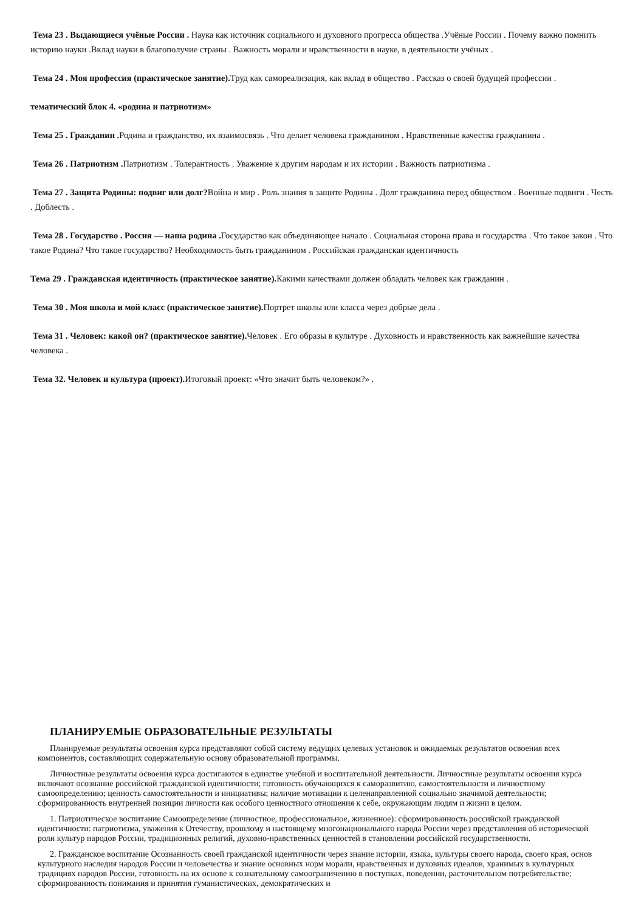Тема 23 . Выдающиеся учёные России . Наука как источник социального и духовного прогресса общества .Учёные России . Почему важно помнить историю науки .Вклад науки в благополучие страны . Важность морали и нравственности в науке, в деятельности учёных .
Тема 24 . Моя профессия (практическое занятие). Труд как самореализация, как вклад в общество . Рассказ о своей будущей профессии .
тематический блок 4. «родина и патриотизм»
Тема 25 . Гражданин . Родина и гражданство, их взаимосвязь . Что делает человека гражданином . Нравственные качества гражданина .
Тема 26 . Патриотизм . Патриотизм . Толерантность . Уважение к другим народам и их истории . Важность патриотизма .
Тема 27 . Защита Родины: подвиг или долг?Война и мир . Роль знания в защите Родины . Долг гражданина перед обществом . Военные подвиги . Честь . Доблесть .
Тема 28 . Государство . Россия — наша родина . Государство как объединяющее начало . Социальная сторона права и государства . Что такое закон . Что такое Родина? Что такое государство? Необходимость быть гражданином . Российская гражданская идентичность
Тема 29 . Гражданская идентичность (практическое занятие). Какими качествами должен обладать человек как гражданин .
Тема 30 . Моя школа и мой класс (практическое занятие). Портрет школы или класса через добрые дела .
Тема 31 . Человек: какой он? (практическое занятие). Человек . Его образы в культуре . Духовность и нравственность как важнейшие качества человека .
Тема 32. Человек и культура (проект). Итоговый проект: «Что значит быть человеком?» .
ПЛАНИРУЕМЫЕ ОБРАЗОВАТЕЛЬНЫЕ РЕЗУЛЬТАТЫ
Планируемые результаты освоения курса представляют собой систему ведущих целевых установок и ожидаемых результатов освоения всех компонентов, составляющих содержательную основу образовательной программы.
Личностные результаты освоения курса достигаются в единстве учебной и воспитательной деятельности. Личностные результаты освоения курса включают осознание российской гражданской идентичности; готовность обучающихся к саморазвитию, самостоятельности и личностному самоопределению; ценность самостоятельности и инициативы; наличие мотивации к целенаправленной социально значимой деятельности; сформированность внутренней позиции личности как особого ценностного отношения к себе, окружающим людям и жизни в целом.
1. Патриотическое воспитание Самоопределение (личностное, профессиональное, жизненное): сформированность российской гражданской идентичности: патриотизма, уважения к Отечеству, прошлому и настоящему многонационального народа России через представления об исторической роли культур народов России, традиционных религий, духовно-нравственных ценностей в становлении российской государственности.
2. Гражданское воспитание Осознанность своей гражданской идентичности через знание истории, языка, культуры своего народа, своего края, основ культурного наследия народов России и человечества и знание основных норм морали, нравственных и духовных идеалов, хранимых в культурных традициях народов России, готовность на их основе к сознательному самоограничению в поступках, поведении, расточительном потребительстве; сформированность понимания и принятия гуманистических, демократических и